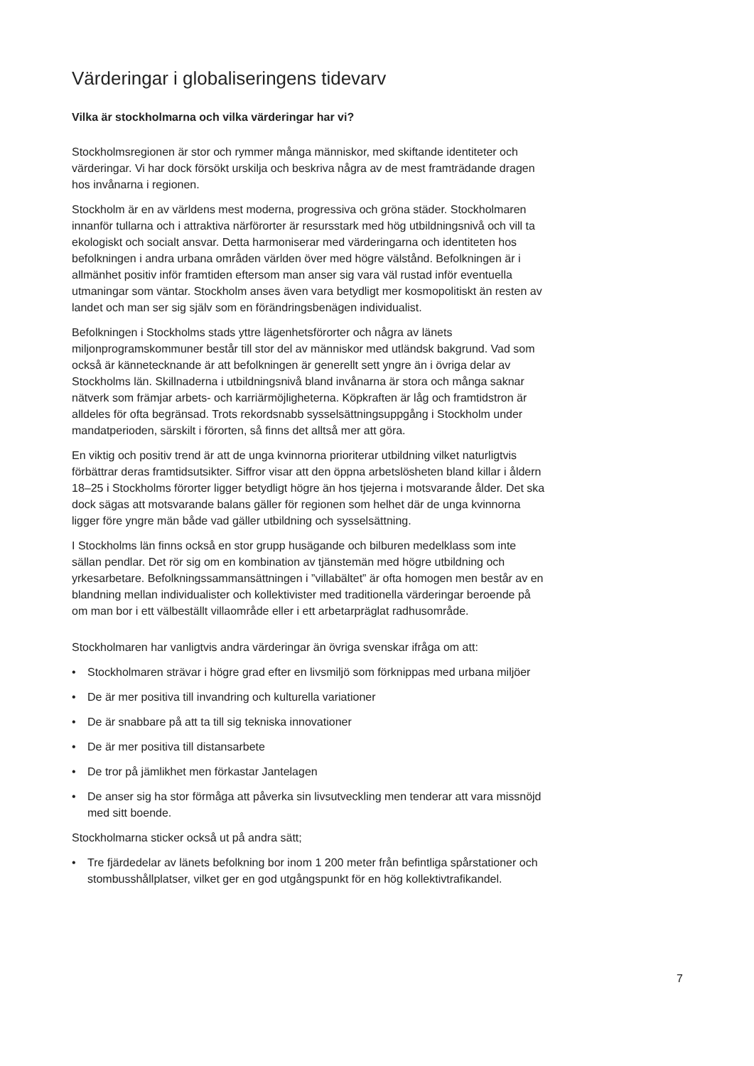Värderingar i globaliseringens tidevarv
Vilka är stockholmarna och vilka värderingar har vi?
Stockholmsregionen är stor och rymmer många människor, med skiftande identiteter och värderingar. Vi har dock försökt urskilja och beskriva några av de mest framträdande dragen hos invånarna i regionen.
Stockholm är en av världens mest moderna, progressiva och gröna städer. Stockholmaren innanför tullarna och i attraktiva närförorter är resursstark med hög utbildningsnivå och vill ta ekologiskt och socialt ansvar. Detta harmoniserar med värderingarna och identiteten hos befolkningen i andra urbana områden världen över med högre välstånd. Befolkningen är i allmänhet positiv inför framtiden eftersom man anser sig vara väl rustad inför eventuella utmaningar som väntar. Stockholm anses även vara betydligt mer kosmopolitiskt än resten av landet och man ser sig själv som en förändringsbenägen individualist.
Befolkningen i Stockholms stads yttre lägenhetsförorter och några av länets miljonprogramskommuner består till stor del av människor med utländsk bakgrund. Vad som också är kännetecknande är att befolkningen är generellt sett yngre än i övriga delar av Stockholms län. Skillnaderna i utbildningsnivå bland invånarna är stora och många saknar nätverk som främjar arbets- och karriärmöjligheterna. Köpkraften är låg och framtidstron är alldeles för ofta begränsad. Trots rekordsnabb sysselsättningsuppgång i Stockholm under mandatperioden, särskilt i förorten, så finns det alltså mer att göra.
En viktig och positiv trend är att de unga kvinnorna prioriterar utbildning vilket naturligtvis förbättrar deras framtidsutsikter. Siffror visar att den öppna arbetslösheten bland killar i åldern 18–25 i Stockholms förorter ligger betydligt högre än hos tjejerna i motsvarande ålder. Det ska dock sägas att motsvarande balans gäller för regionen som helhet där de unga kvinnorna ligger före yngre män både vad gäller utbildning och sysselsättning.
I Stockholms län finns också en stor grupp husägande och bilburen medelklass som inte sällan pendlar. Det rör sig om en kombination av tjänstemän med högre utbildning och yrkesarbetare. Befolkningssammansättningen i ”villabältet” är ofta homogen men består av en blandning mellan individualister och kollektivister med traditionella värderingar beroende på om man bor i ett välbeställt villaområde eller i ett arbetarpräglat radhusområde.
Stockholmaren har vanligtvis andra värderingar än övriga svenskar ifråga om att:
• Stockholmaren strävar i högre grad efter en livsmiljö som förknippas med urbana miljöer
• De är mer positiva till invandring och kulturella variationer
• De är snabbare på att ta till sig tekniska innovationer
• De är mer positiva till distansarbete
• De tror på jämlikhet men förkastar Jantelagen
• De anser sig ha stor förmåga att påverka sin livsutveckling men tenderar att vara missnöjd med sitt boende.
Stockholmarna sticker också ut på andra sätt;
• Tre fjärdedelar av länets befolkning bor inom 1 200 meter från befintliga spårstationer och stombusshållplatser, vilket ger en god utgångspunkt för en hög kollektivtrafikandel.
7